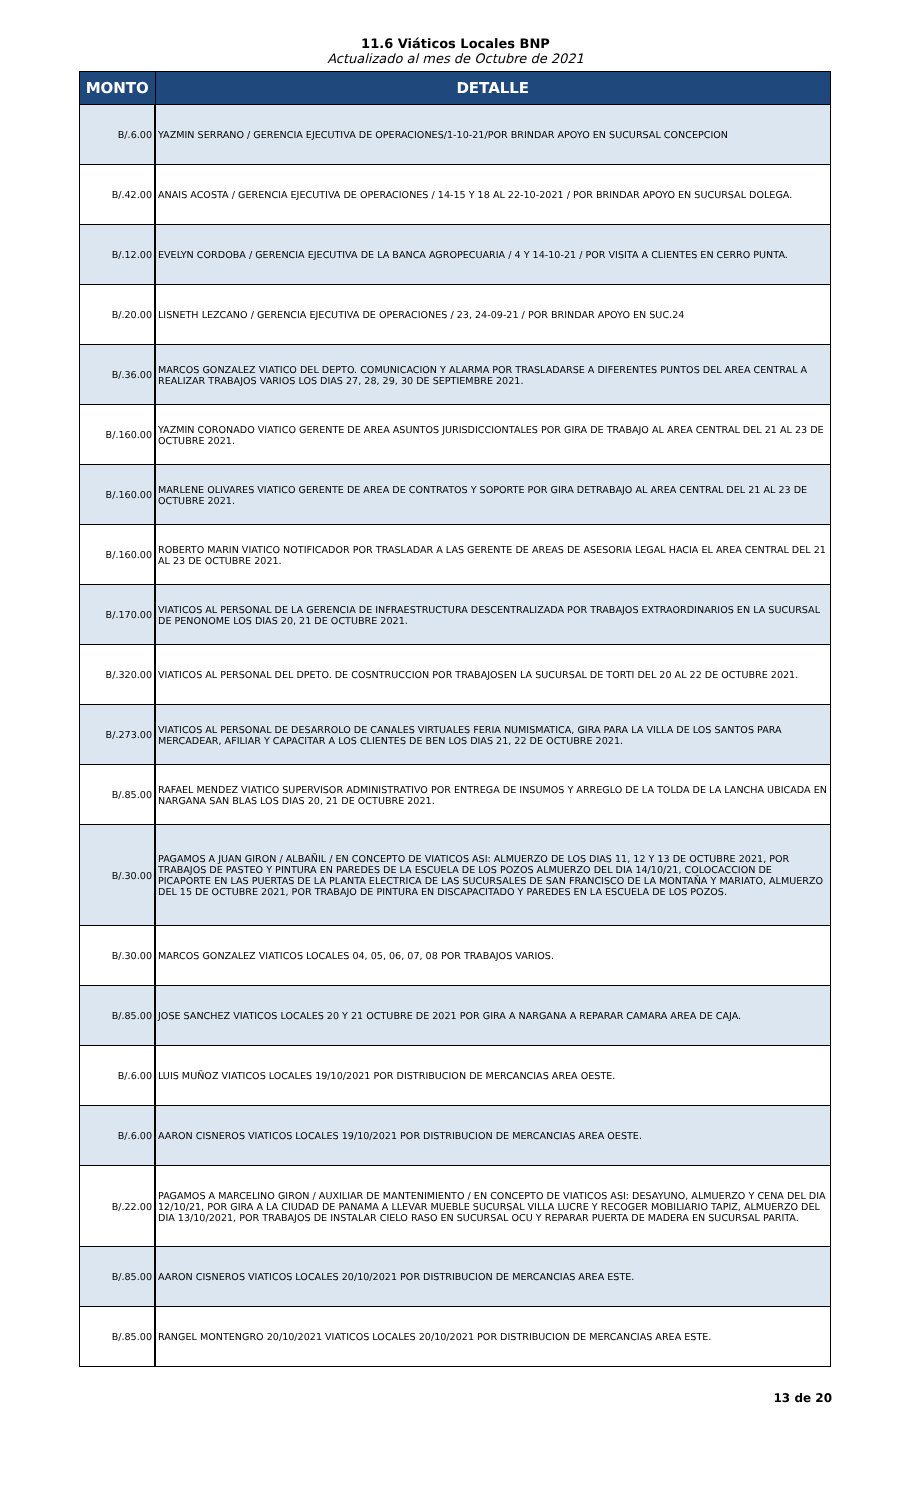11.6 Viáticos Locales BNP
Actualizado al mes de Octubre de 2021
| MONTO | DETALLE |
| --- | --- |
| B/.6.00 | YAZMIN SERRANO / GERENCIA EJECUTIVA DE OPERACIONES/1-10-21/POR BRINDAR APOYO EN SUCURSAL CONCEPCION |
| B/.42.00 | ANAIS ACOSTA / GERENCIA EJECUTIVA DE OPERACIONES / 14-15 Y 18 AL 22-10-2021 / POR BRINDAR APOYO EN SUCURSAL DOLEGA. |
| B/.12.00 | EVELYN CORDOBA / GERENCIA EJECUTIVA DE LA BANCA AGROPECUARIA / 4 Y 14-10-21 / POR VISITA A CLIENTES EN CERRO PUNTA. |
| B/.20.00 | LISNETH LEZCANO / GERENCIA EJECUTIVA DE OPERACIONES / 23, 24-09-21 / POR BRINDAR APOYO EN SUC.24 |
| B/.36.00 | MARCOS GONZALEZ VIATICO DEL DEPTO. COMUNICACION Y ALARMA POR TRASLADARSE A DIFERENTES PUNTOS DEL AREA CENTRAL A REALIZAR TRABAJOS VARIOS LOS DIAS 27, 28, 29, 30 DE SEPTIEMBRE 2021. |
| B/.160.00 | YAZMIN CORONADO VIATICO GERENTE DE AREA ASUNTOS JURISDICCIONTALES POR GIRA DE TRABAJO AL AREA CENTRAL DEL 21 AL 23 DE OCTUBRE 2021. |
| B/.160.00 | MARLENE OLIVARES VIATICO GERENTE DE AREA DE CONTRATOS Y SOPORTE POR GIRA DETRABAJO AL AREA CENTRAL DEL 21 AL 23 DE OCTUBRE 2021. |
| B/.160.00 | ROBERTO MARIN VIATICO NOTIFICADOR POR TRASLADAR A LAS GERENTE DE AREAS DE ASESORIA LEGAL HACIA EL AREA CENTRAL DEL 21 AL 23 DE OCTUBRE 2021. |
| B/.170.00 | VIATICOS AL PERSONAL DE LA GERENCIA DE INFRAESTRUCTURA DESCENTRALIZADA POR TRABAJOS EXTRAORDINARIOS EN LA SUCURSAL DE PENONOME LOS DIAS 20, 21 DE OCTUBRE 2021. |
| B/.320.00 | VIATICOS AL PERSONAL DEL DPETO. DE COSNTRUCCION POR TRABAJOSEN LA SUCURSAL DE TORTI DEL 20 AL 22 DE OCTUBRE 2021. |
| B/.273.00 | VIATICOS AL PERSONAL DE DESARROLO DE CANALES VIRTUALES FERIA NUMISMATICA, GIRA PARA LA VILLA DE LOS SANTOS PARA MERCADEAR, AFILIAR Y CAPACITAR A LOS CLIENTES DE BEN LOS DIAS 21, 22 DE OCTUBRE 2021. |
| B/.85.00 | RAFAEL MENDEZ VIATICO SUPERVISOR ADMINISTRATIVO POR ENTREGA DE INSUMOS Y ARREGLO DE LA TOLDA DE LA LANCHA UBICADA EN NARGANA SAN BLAS LOS DIAS 20, 21 DE OCTUBRE 2021. |
| B/.30.00 | PAGAMOS A JUAN GIRON / ALBAÑIL / EN CONCEPTO DE VIATICOS ASI: ALMUERZO DE LOS DIAS 11, 12 Y 13 DE OCTUBRE 2021, POR TRABAJOS DE PASTEO Y PINTURA EN PAREDES DE LA ESCUELA DE LOS POZOS ALMUERZO DEL DIA 14/10/21, COLOCACCION DE PICAPORTE EN LAS PUERTAS DE LA PLANTA ELECTRICA DE LAS SUCURSALES DE SAN FRANCISCO DE LA MONTAÑA Y MARIATO, ALMUERZO DEL 15 DE OCTUBRE 2021, POR TRABAJO DE PINTURA EN DISCAPACITADO Y PAREDES EN LA ESCUELA DE LOS POZOS. |
| B/.30.00 | MARCOS GONZALEZ VIATICOS LOCALES 04, 05, 06, 07, 08 POR TRABAJOS VARIOS. |
| B/.85.00 | JOSE SANCHEZ VIATICOS LOCALES 20 Y 21 OCTUBRE DE 2021 POR GIRA A NARGANA A REPARAR CAMARA AREA DE CAJA. |
| B/.6.00 | LUIS MUÑOZ VIATICOS LOCALES 19/10/2021 POR DISTRIBUCION DE MERCANCIAS AREA OESTE. |
| B/.6.00 | AARON CISNEROS VIATICOS LOCALES 19/10/2021 POR DISTRIBUCION DE MERCANCIAS AREA OESTE. |
| B/.22.00 | PAGAMOS A MARCELINO GIRON / AUXILIAR DE MANTENIMIENTO / EN CONCEPTO DE VIATICOS ASI: DESAYUNO, ALMUERZO Y CENA DEL DIA 12/10/21, POR GIRA A LA CIUDAD DE PANAMA A LLEVAR MUEBLE SUCURSAL VILLA LUCRE Y RECOGER MOBILIARIO TAPIZ, ALMUERZO DEL DIA 13/10/2021, POR TRABAJOS DE INSTALAR CIELO RASO EN SUCURSAL OCU Y REPARAR PUERTA DE MADERA EN SUCURSAL PARITA. |
| B/.85.00 | AARON CISNEROS VIATICOS LOCALES 20/10/2021 POR DISTRIBUCION DE MERCANCIAS AREA ESTE. |
| B/.85.00 | RANGEL MONTENGRO 20/10/2021 VIATICOS LOCALES 20/10/2021 POR DISTRIBUCION DE MERCANCIAS AREA ESTE. |
13 de 20